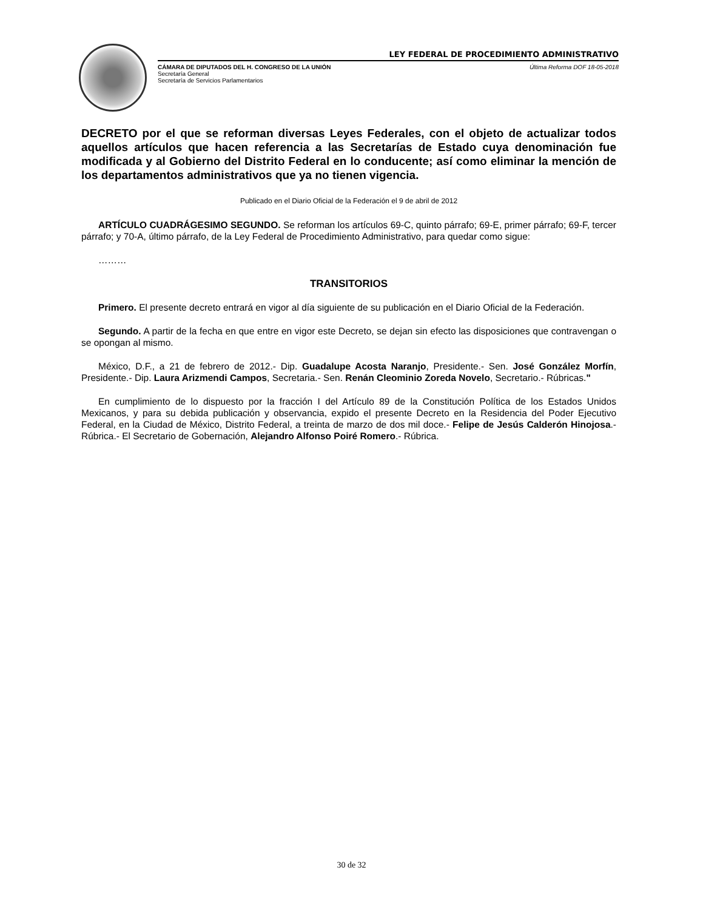LEY FEDERAL DE PROCEDIMIENTO ADMINISTRATIVO
CÁMARA DE DIPUTADOS DEL H. CONGRESO DE LA UNIÓN Última Reforma DOF 18-05-2018
Secretaría General
Secretaría de Servicios Parlamentarios
DECRETO por el que se reforman diversas Leyes Federales, con el objeto de actualizar todos aquellos artículos que hacen referencia a las Secretarías de Estado cuya denominación fue modificada y al Gobierno del Distrito Federal en lo conducente; así como eliminar la mención de los departamentos administrativos que ya no tienen vigencia.
Publicado en el Diario Oficial de la Federación el 9 de abril de 2012
ARTÍCULO CUADRÁGESIMO SEGUNDO. Se reforman los artículos 69-C, quinto párrafo; 69-E, primer párrafo; 69-F, tercer párrafo; y 70-A, último párrafo, de la Ley Federal de Procedimiento Administrativo, para quedar como sigue:
………
TRANSITORIOS
Primero. El presente decreto entrará en vigor al día siguiente de su publicación en el Diario Oficial de la Federación.
Segundo. A partir de la fecha en que entre en vigor este Decreto, se dejan sin efecto las disposiciones que contravengan o se opongan al mismo.
México, D.F., a 21 de febrero de 2012.- Dip. Guadalupe Acosta Naranjo, Presidente.- Sen. José González Morfín, Presidente.- Dip. Laura Arizmendi Campos, Secretaria.- Sen. Renán Cleominio Zoreda Novelo, Secretario.- Rúbricas."
En cumplimiento de lo dispuesto por la fracción I del Artículo 89 de la Constitución Política de los Estados Unidos Mexicanos, y para su debida publicación y observancia, expido el presente Decreto en la Residencia del Poder Ejecutivo Federal, en la Ciudad de México, Distrito Federal, a treinta de marzo de dos mil doce.- Felipe de Jesús Calderón Hinojosa.- Rúbrica.- El Secretario de Gobernación, Alejandro Alfonso Poiré Romero.- Rúbrica.
30 de 32